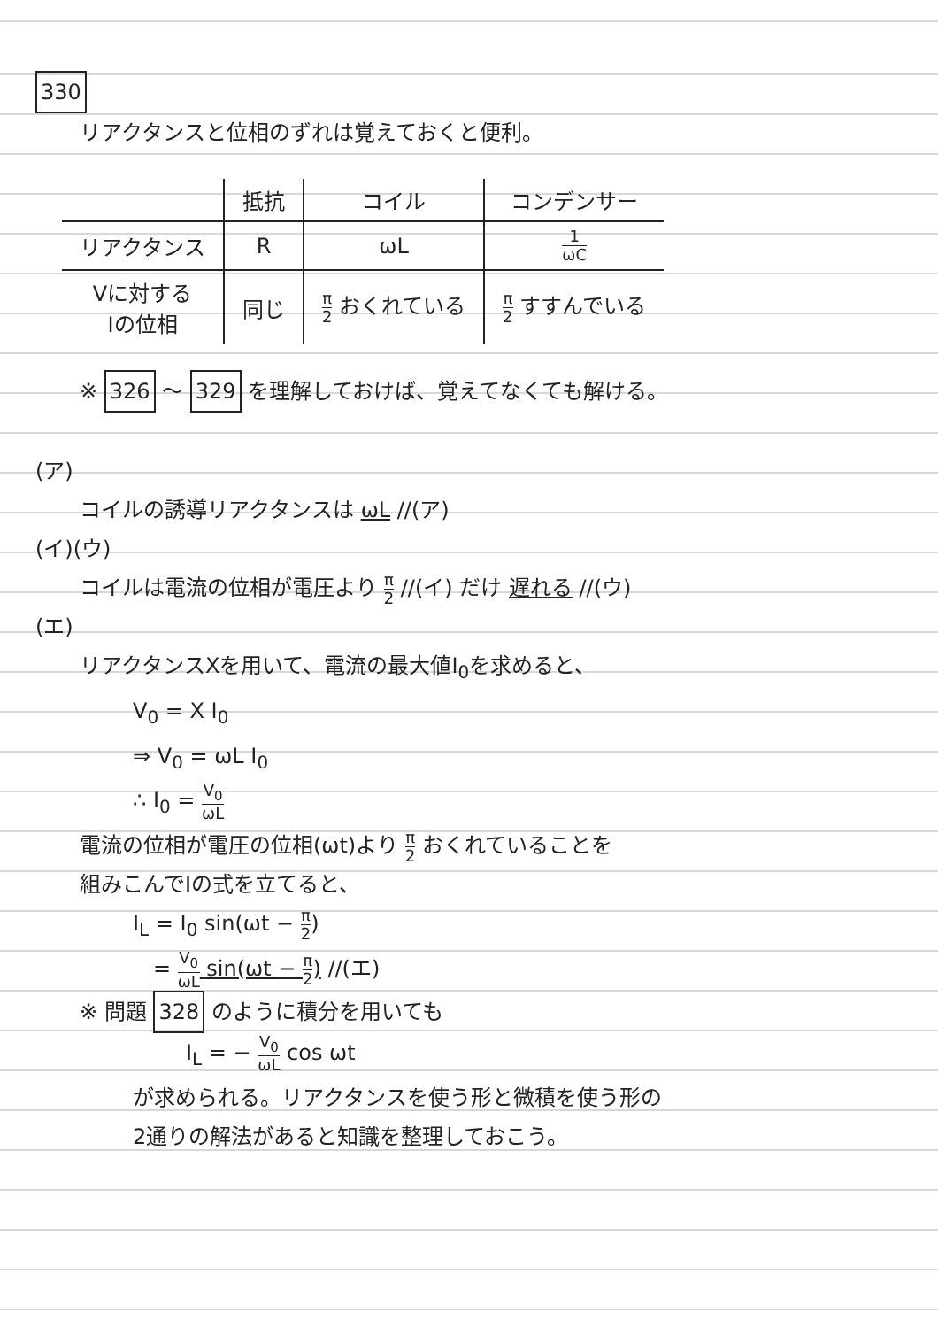330
リアクタンスと位相のずれは覚えておくと便利。
| | 抵抗 | コイル | コンデンサー |
| --- | --- | --- | --- |
| リアクタンス | R | ωL | 1 ωC |
| Vに対する Iの位相 | 同じ | π 2 おくれている | π 2 すすんでいる |
※ 326 ～ 329 を理解しておけば、覚えてなくても解ける。
(ア)
コイルの誘導リアクタンスは ωL //(ア)
(イ)(ウ)
コイルは電流の位相が電圧より π 2 //(イ) だけ 遅れる //(ウ)
(エ)
リアクタンスXを用いて、電流の最大値I<sub>0</sub>を求めると、
V<sub>0</sub> = X I<sub>0</sub>
⇒ V<sub>0</sub> = ωL I<sub>0</sub>
∴ I<sub>0</sub> = V<sub>0</sub> ωL
電流の位相が電圧の位相(ωt)より π 2 おくれていることを
組みこんでIの式を立てると、
I<sub>L</sub> = I<sub>0</sub> sin(ωt − π 2)
= V<sub>0</sub> ωL sin(ωt − π 2) //(エ)
※ 問題 328 のように積分を用いても
I<sub>L</sub> = − V<sub>0</sub> ωL cos ωt
が求められる。リアクタンスを使う形と微積を使う形の
2通りの解法があると知識を整理しておこう。